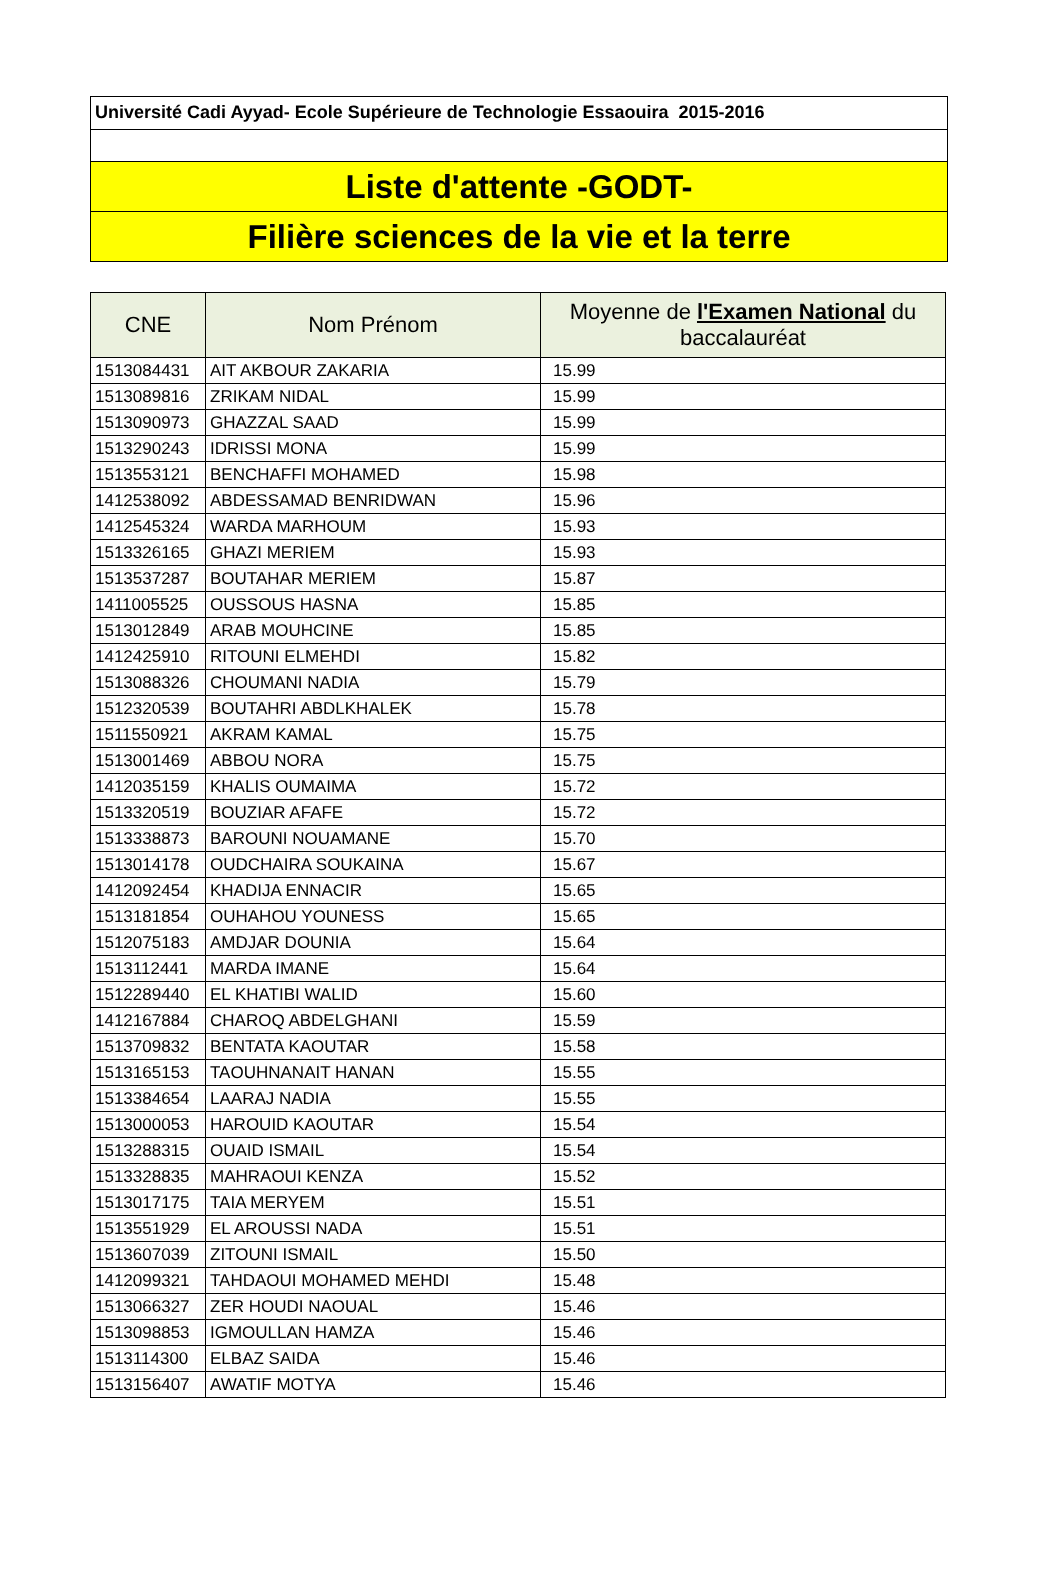Université Cadi Ayyad- Ecole Supérieure de Technologie Essaouira 2015-2016
Liste d'attente -GODT-
Filière sciences de la vie et la terre
| CNE | Nom Prénom | Moyenne de l'Examen National du baccalauréat |
| --- | --- | --- |
| 1513084431 | AIT AKBOUR ZAKARIA | 15.99 |
| 1513089816 | ZRIKAM NIDAL | 15.99 |
| 1513090973 | GHAZZAL SAAD | 15.99 |
| 1513290243 | IDRISSI MONA | 15.99 |
| 1513553121 | BENCHAFFI MOHAMED | 15.98 |
| 1412538092 | ABDESSAMAD BENRIDWAN | 15.96 |
| 1412545324 | WARDA MARHOUM | 15.93 |
| 1513326165 | GHAZI MERIEM | 15.93 |
| 1513537287 | BOUTAHAR MERIEM | 15.87 |
| 1411005525 | OUSSOUS HASNA | 15.85 |
| 1513012849 | ARAB MOUHCINE | 15.85 |
| 1412425910 | RITOUNI ELMEHDI | 15.82 |
| 1513088326 | CHOUMANI NADIA | 15.79 |
| 1512320539 | BOUTAHRI ABDLKHALEK | 15.78 |
| 1511550921 | AKRAM KAMAL | 15.75 |
| 1513001469 | ABBOU NORA | 15.75 |
| 1412035159 | KHALIS OUMAIMA | 15.72 |
| 1513320519 | BOUZIAR AFAFE | 15.72 |
| 1513338873 | BAROUNI NOUAMANE | 15.70 |
| 1513014178 | OUDCHAIRA SOUKAINA | 15.67 |
| 1412092454 | KHADIJA ENNACIR | 15.65 |
| 1513181854 | OUHAHOU YOUNESS | 15.65 |
| 1512075183 | AMDJAR DOUNIA | 15.64 |
| 1513112441 | MARDA IMANE | 15.64 |
| 1512289440 | EL KHATIBI WALID | 15.60 |
| 1412167884 | CHAROQ ABDELGHANI | 15.59 |
| 1513709832 | BENTATA KAOUTAR | 15.58 |
| 1513165153 | TAOUHNANAIT HANAN | 15.55 |
| 1513384654 | LAARAJ NADIA | 15.55 |
| 1513000053 | HAROUID KAOUTAR | 15.54 |
| 1513288315 | OUAID ISMAIL | 15.54 |
| 1513328835 | MAHRAOUI KENZA | 15.52 |
| 1513017175 | TAIA MERYEM | 15.51 |
| 1513551929 | EL AROUSSI NADA | 15.51 |
| 1513607039 | ZITOUNI ISMAIL | 15.50 |
| 1412099321 | TAHDAOUI MOHAMED MEHDI | 15.48 |
| 1513066327 | ZER HOUDI NAOUAL | 15.46 |
| 1513098853 | IGMOULLAN HAMZA | 15.46 |
| 1513114300 | ELBAZ SAIDA | 15.46 |
| 1513156407 | AWATIF MOTYA | 15.46 |